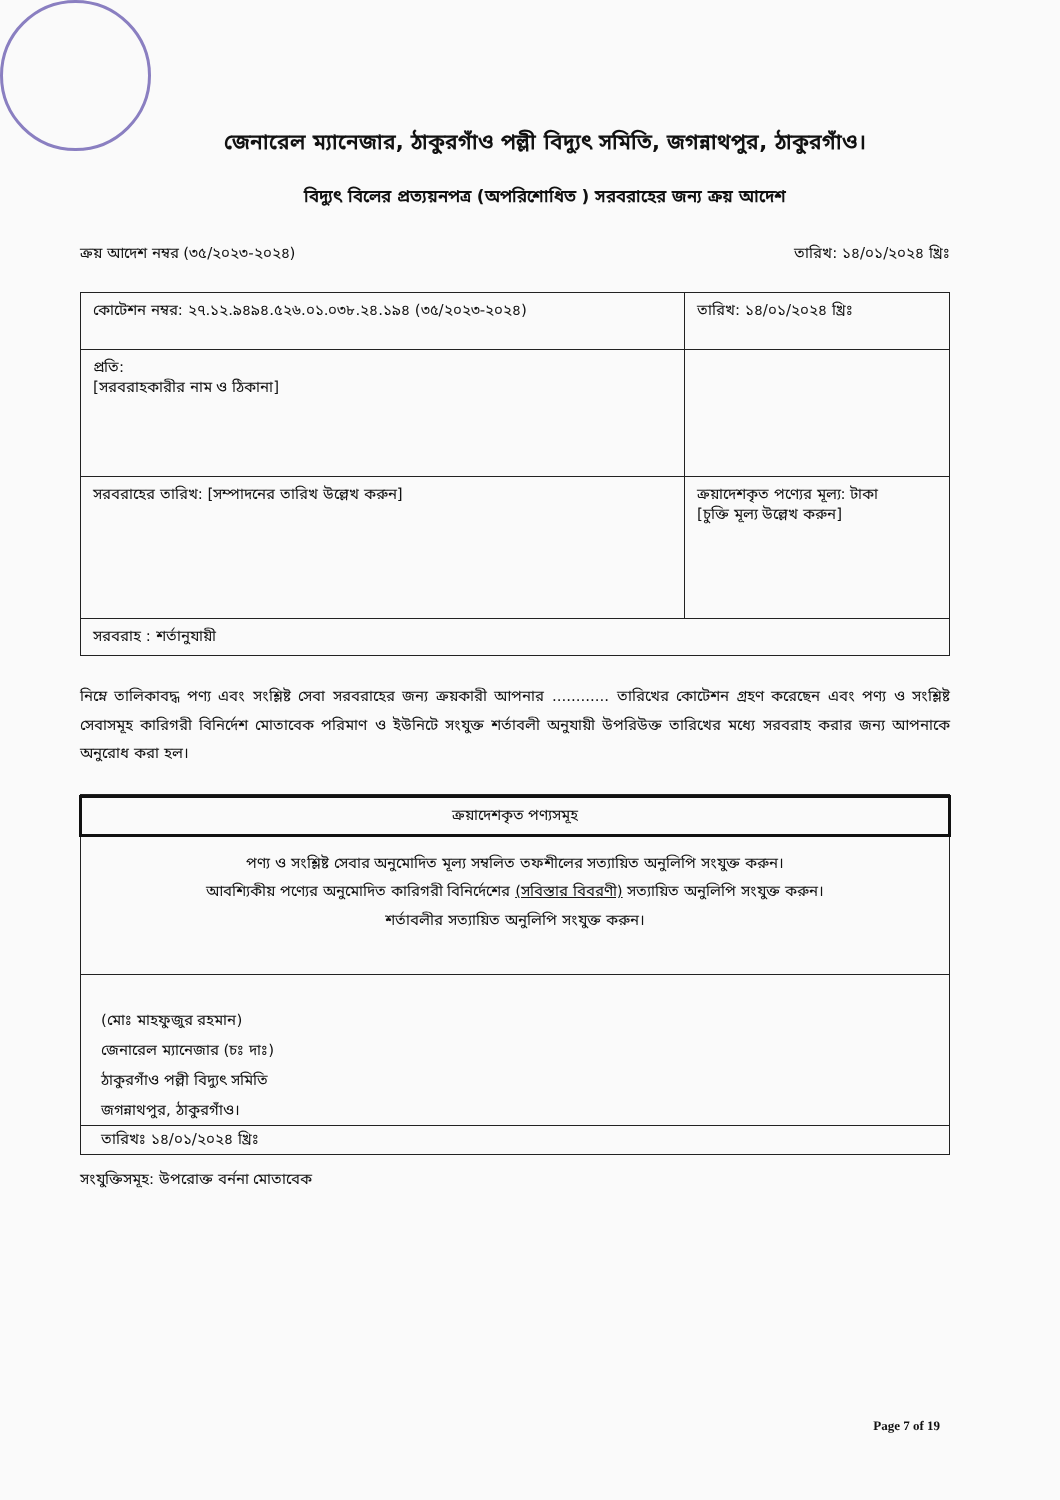জেনারেল ম্যানেজার, ঠাকুরগাঁও পল্লী বিদ্যুৎ সমিতি, জগন্নাথপুর, ঠাকুরগাঁও।
বিদ্যুৎ বিলের প্রত্যয়নপত্র (অপরিশোধিত ) সরবরাহের জন্য ক্রয় আদেশ
ক্রয় আদেশ নম্বর (৩৫/২০২৩-২০২৪) তারিখ: ১৪/০১/২০২৪ খ্রিঃ
| কোটেশন নম্বর: ২৭.১২.৯৪৯৪.৫২৬.০১.০৩৮.২৪.১৯৪ (৩৫/২০২৩-২০২৪) | তারিখ: ১৪/০১/২০২৪ খ্রিঃ |
| প্রতি: [সরবরাহকারীর নাম ও ঠিকানা] | |
| সরবরাহের তারিখ: [সম্পাদনের তারিখ উল্লেখ করুন] | ক্রয়াদেশকৃত পণ্যের মূল্য: টাকা [চুক্তি মূল্য উল্লেখ করুন] |
| সরবরাহ : শর্তানুযায়ী | |
নিম্নে তালিকাবদ্ধ পণ্য এবং সংশ্লিষ্ট সেবা সরবরাহের জন্য ক্রয়কারী আপনার ............ তারিখের কোটেশন গ্রহণ করেছেন এবং পণ্য ও সংশ্লিষ্ট সেবাসমূহ কারিগরী বিনির্দেশ মোতাবেক পরিমাণ ও ইউনিটে সংযুক্ত শর্তাবলী অনুযায়ী উপরিউক্ত তারিখের মধ্যে সরবরাহ করার জন্য আপনাকে অনুরোধ করা হল।
ক্রয়াদেশকৃত পণ্যসমূহ
পণ্য ও সংশ্লিষ্ট সেবার অনুমোদিত মূল্য সম্বলিত তফশীলের সত্যায়িত অনুলিপি সংযুক্ত করুন।
আবশ্যিকীয় পণ্যের অনুমোদিত কারিগরী বিনির্দেশের (সবিস্তার বিবরণী) সত্যায়িত অনুলিপি সংযুক্ত করুন।
শর্তাবলীর সত্যায়িত অনুলিপি সংযুক্ত করুন।
(মোঃ মাহফুজুর রহমান)
জেনারেল ম্যানেজার (চঃ দাঃ)
ঠাকুরগাঁও পল্লী বিদ্যুৎ সমিতি
জগন্নাথপুর, ঠাকুরগাঁও।
তারিখঃ ১৪/০১/২০২৪ খ্রিঃ
সংযুক্তিসমূহ: উপরোক্ত বর্ননা মোতাবেক
Page 7 of 19